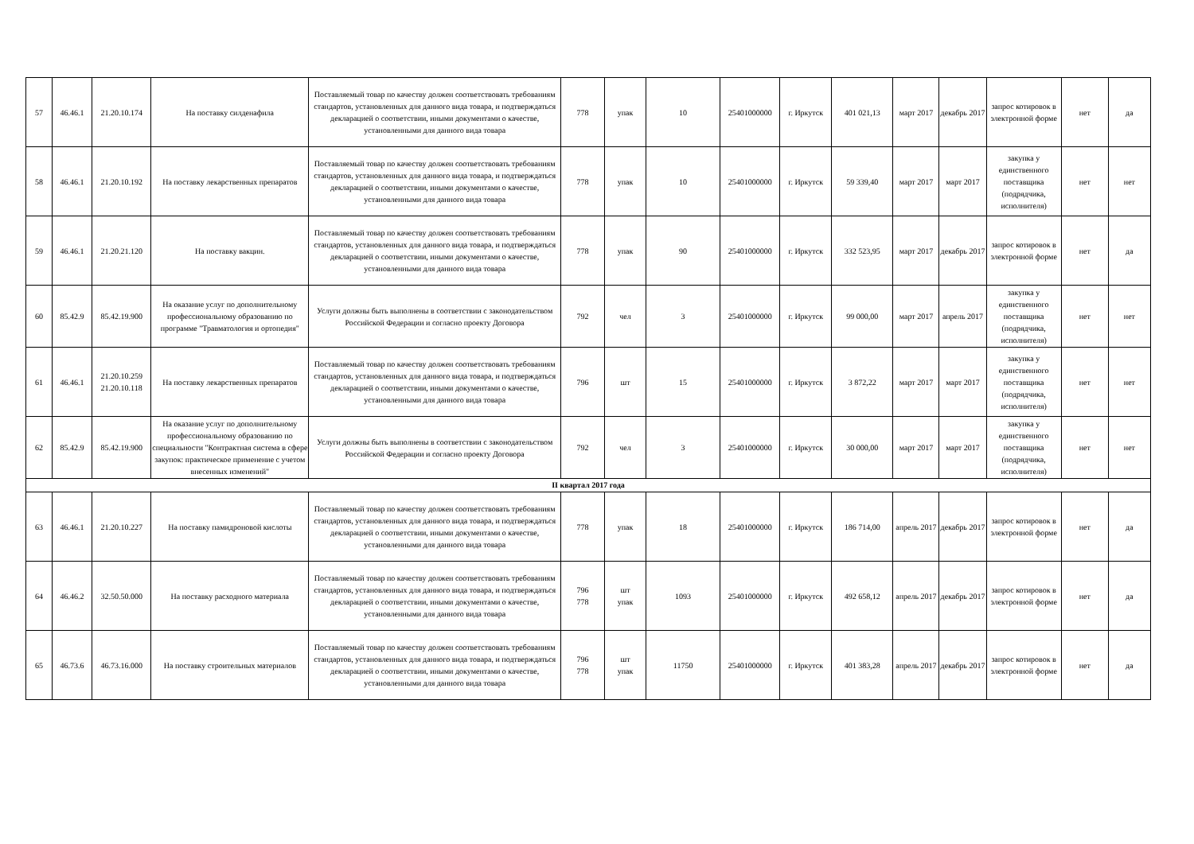| 57 | 46.46.1 | 21.20.10.174 | На поставку силденафила | Поставляемый товар по качеству должен соответствовать требованиям стандартов, установленных для данного вида товара, и подтверждаться декларацией о соответствии, иными документами о качестве, установленными для данного вида товара | 778 | упак | 10 | 25401000000 | г. Иркутск | 401 021,13 | март 2017 | декабрь 2017 | запрос котировок в электронной форме | нет | да |
| 58 | 46.46.1 | 21.20.10.192 | На поставку лекарственных препаратов | Поставляемый товар по качеству должен соответствовать требованиям стандартов, установленных для данного вида товара, и подтверждаться декларацией о соответствии, иными документами о качестве, установленными для данного вида товара | 778 | упак | 10 | 25401000000 | г. Иркутск | 59 339,40 | март 2017 | март 2017 | закупка у единственного поставщика (подрядчика, исполнителя) | нет | нет |
| 59 | 46.46.1 | 21.20.21.120 | На поставку вакцин. | Поставляемый товар по качеству должен соответствовать требованиям стандартов, установленных для данного вида товара, и подтверждаться декларацией о соответствии, иными документами о качестве, установленными для данного вида товара | 778 | упак | 90 | 25401000000 | г. Иркутск | 332 523,95 | март 2017 | декабрь 2017 | запрос котировок в электронной форме | нет | да |
| 60 | 85.42.9 | 85.42.19.900 | На оказание услуг по дополнительному профессиональному образованию по программе "Травматология и ортопедия" | Услуги должны быть выполнены в соответствии с законодательством Российской Федерации и согласно проекту Договора | 792 | чел | 3 | 25401000000 | г. Иркутск | 99 000,00 | март 2017 | апрель 2017 | закупка у единственного поставщика (подрядчика, исполнителя) | нет | нет |
| 61 | 46.46.1 | 21.20.10.259 21.20.10.118 | На поставку лекарственных препаратов | Поставляемый товар по качеству должен соответствовать требованиям стандартов, установленных для данного вида товара, и подтверждаться декларацией о соответствии, иными документами о качестве, установленными для данного вида товара | 796 | шт | 15 | 25401000000 | г. Иркутск | 3 872,22 | март 2017 | март 2017 | закупка у единственного поставщика (подрядчика, исполнителя) | нет | нет |
| 62 | 85.42.9 | 85.42.19.900 | На оказание услуг по дополнительному профессиональному образованию по специальности "Контрактная система в сфере закупок: практическое применение с учетом внесенных изменений" | Услуги должны быть выполнены в соответствии с законодательством Российской Федерации и согласно проекту Договора | 792 | чел | 3 | 25401000000 | г. Иркутск | 30 000,00 | март 2017 | март 2017 | закупка у единственного поставщика (подрядчика, исполнителя) | нет | нет |
| II квартал 2017 года | | | | | | | | | | | | | | | |
| 63 | 46.46.1 | 21.20.10.227 | На поставку памидроновой кислоты | Поставляемый товар по качеству должен соответствовать требованиям стандартов, установленных для данного вида товара, и подтверждаться декларацией о соответствии, иными документами о качестве, установленными для данного вида товара | 778 | упак | 18 | 25401000000 | г. Иркутск | 186 714,00 | апрель 2017 | декабрь 2017 | запрос котировок в электронной форме | нет | да |
| 64 | 46.46.2 | 32.50.50.000 | На поставку расходного материала | Поставляемый товар по качеству должен соответствовать требованиям стандартов, установленных для данного вида товара, и подтверждаться декларацией о соответствии, иными документами о качестве, установленными для данного вида товара | 796 778 | шт упак | 1093 | 25401000000 | г. Иркутск | 492 658,12 | апрель 2017 | декабрь 2017 | запрос котировок в электронной форме | нет | да |
| 65 | 46.73.6 | 46.73.16.000 | На поставку строительных материалов | Поставляемый товар по качеству должен соответствовать требованиям стандартов, установленных для данного вида товара, и подтверждаться декларацией о соответствии, иными документами о качестве, установленными для данного вида товара | 796 778 | шт упак | 11750 | 25401000000 | г. Иркутск | 401 383,28 | апрель 2017 | декабрь 2017 | запрос котировок в электронной форме | нет | да |